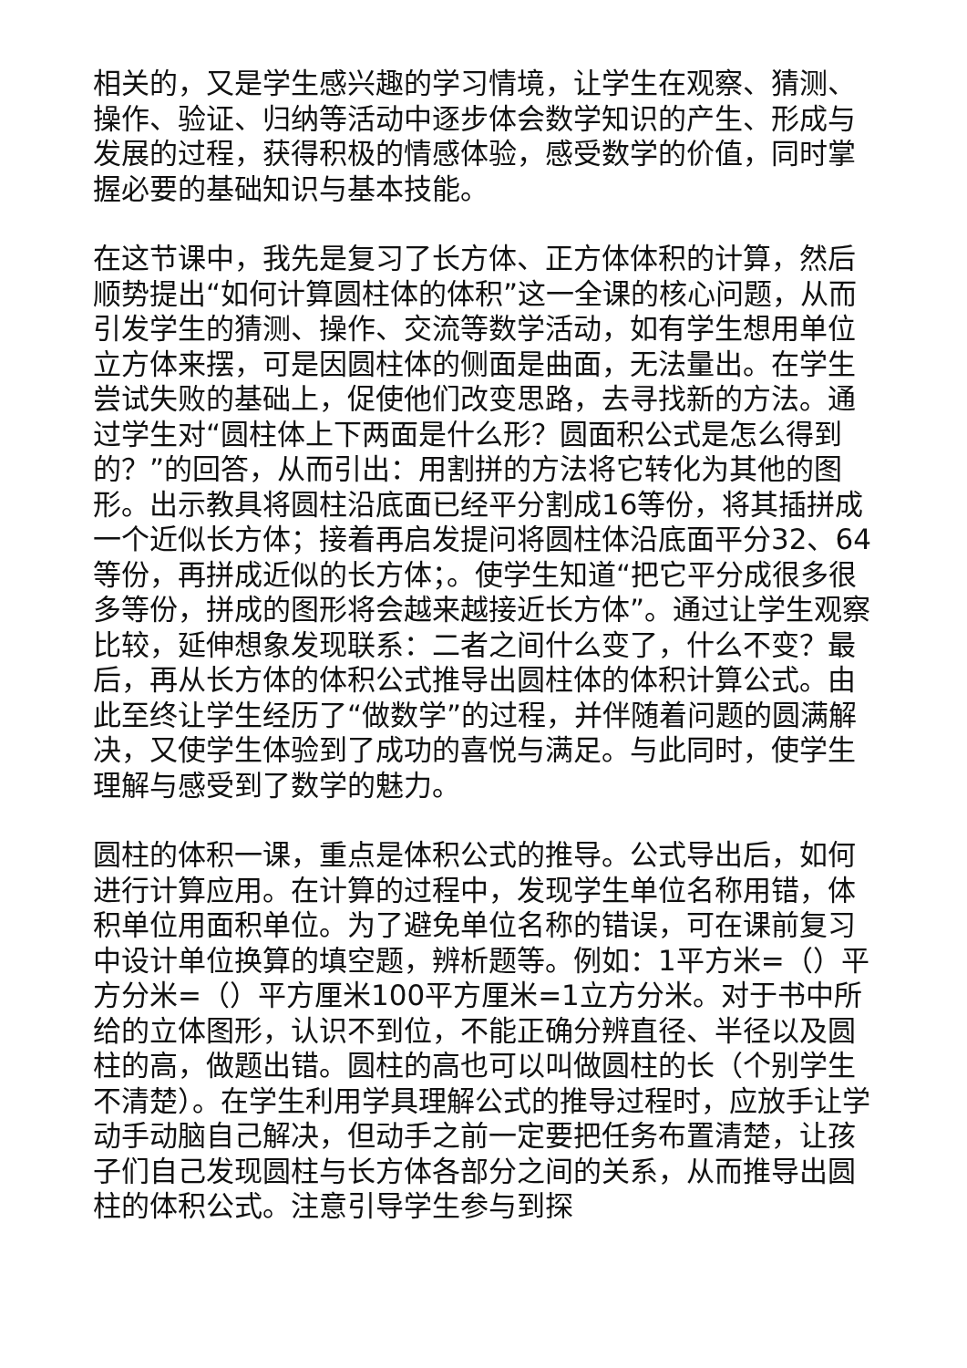相关的，又是学生感兴趣的学习情境，让学生在观察、猜测、操作、验证、归纳等活动中逐步体会数学知识的产生、形成与发展的过程，获得积极的情感体验，感受数学的价值，同时掌握必要的基础知识与基本技能。
在这节课中，我先是复习了长方体、正方体体积的计算，然后顺势提出“如何计算圆柱体的体积”这一全课的核心问题，从而引发学生的猜测、操作、交流等数学活动，如有学生想用单位立方体来摆，可是因圆柱体的侧面是曲面，无法量出。在学生尝试失败的基础上，促使他们改变思路，去寻找新的方法。通过学生对“圆柱体上下两面是什么形？圆面积公式是怎么得到的？”的回答，从而引出：用割拼的方法将它转化为其他的图形。出示教具将圆柱沿底面已经平分割成16等份，将其插拼成一个近似长方体；接着再启发提问将圆柱体沿底面平分32、64等份，再拼成近似的长方体；。使学生知道“把它平分成很多很多等份，拼成的图形将会越来越接近长方体”。通过让学生观察比较，延伸想象发现联系：二者之间什么变了，什么不变？最后，再从长方体的体积公式推导出圆柱体的体积计算公式。由此至终让学生经历了“做数学”的过程，并伴随着问题的圆满解决，又使学生体验到了成功的喜悦与满足。与此同时，使学生理解与感受到了数学的魅力。
圆柱的体积一课，重点是体积公式的推导。公式导出后，如何进行计算应用。在计算的过程中，发现学生单位名称用错，体积单位用面积单位。为了避免单位名称的错误，可在课前复习中设计单位换算的填空题，辨析题等。例如：1平方米=（）平方分米=（）平方厘米100平方厘米=1立方分米。对于书中所给的立体图形，认识不到位，不能正确分辨直径、半径以及圆柱的高，做题出错。圆柱的高也可以叫做圆柱的长（个别学生不清楚）。在学生利用学具理解公式的推导过程时，应放手让学动手动脑自己解决，但动手之前一定要把任务布置清楚，让孩子们自己发现圆柱与长方体各部分之间的关系，从而推导出圆柱的体积公式。注意引导学生参与到探